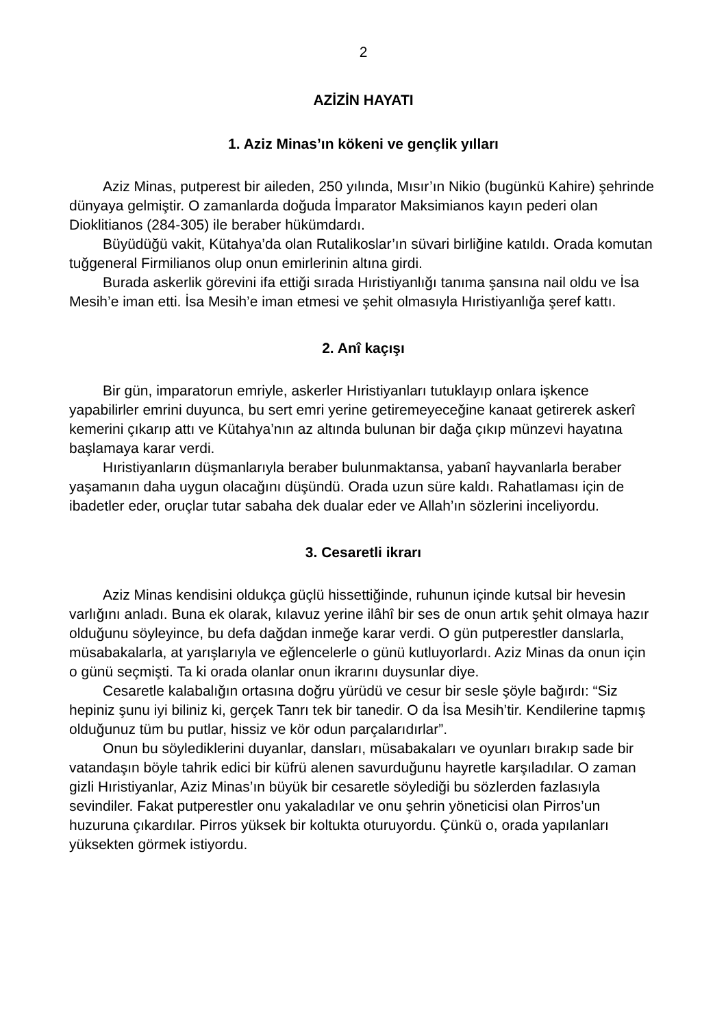2
AZİZİN HAYATI
1. Aziz Minas’ın kökeni ve gençlik yılları
Aziz Minas, putperest bir aileden, 250 yılında, Mısır’ın Nikio (bugünkü Kahire) şehrinde dünyaya gelmiştir. O zamanlarda doğuda İmparator Maksimianos kayın pederi olan Dioklitianos (284-305) ile beraber hükümdardı.
Büyüdüğü vakit, Kütahya’da olan Rutalikoslar’ın süvari birliğine katıldı. Orada komutan tuğgeneral Firmilianos olup onun emirlerinin altına girdi.
Burada askerlik görevini ifa ettiği sırada Hıristiyanlığı tanıma şansına nail oldu ve İsa Mesih’e iman etti. İsa Mesih’e iman etmesi ve şehit olmasıyla Hıristiyanlığa şeref kattı.
2. Anî kaçışı
Bir gün, imparatorun emriyle, askerler Hıristiyanları tutuklayıp onlara işkence yapabilirler emrini duyunca, bu sert emri yerine getiremeyeceğine kanaat getirerek askerî kemerini çıkarıp attı ve Kütahya’nın az altında bulunan bir dağa çıkıp münzevi hayatına başlamaya karar verdi.
Hıristiyanların düşmanlarıyla beraber bulunmaktansa, yabanî hayvanlarla beraber yaşamanın daha uygun olacağını düşündü. Orada uzun süre kaldı. Rahatlaması için de ibadetler eder, oruçlar tutar sabaha dek dualar eder ve Allah’ın sözlerini inceliyordu.
3. Cesaretli ikrarı
Aziz Minas kendisini oldukça güçlü hissettiğinde, ruhunun içinde kutsal bir hevesin varlığını anladı. Buna ek olarak, kılavuz yerine ilâhî bir ses de onun artık şehit olmaya hazır olduğunu söyleyince, bu defa dağdan inmeğe karar verdi. O gün putperestler danslarla, müsabakalarla, at yarışlarıyla ve eğlencelerle o günü kutluyorlardı. Aziz Minas da onun için o günü seçmişti. Ta ki orada olanlar onun ikrarını duysunlar diye.
Cesaretle kalabalığın ortasına doğru yürüdü ve cesur bir sesle şöyle bağırdı: “Siz hepiniz şunu iyi biliniz ki, gerçek Tanrı tek bir tanedir. O da İsa Mesih’tir. Kendilerine tapmış olduğunuz tüm bu putlar, hissiz ve kör odun parçalarıdırlar”.
Onun bu söylediklerini duyanlar, dansları, müsabakaları ve oyunları bırakıp sade bir vatandaşın böyle tahrik edici bir küfrü alenen savurduğunu hayretle karşıladılar. O zaman gizli Hıristiyanlar, Aziz Minas’ın büyük bir cesaretle söylediği bu sözlerden fazlasıyla sevindiler. Fakat putperestler onu yakaladılar ve onu şehrin yöneticisi olan Pirros’un huzuruna çıkardılar. Pirros yüksek bir koltukta oturuyordu. Çünkü o, orada yapılanları yüksekten görmek istiyordu.